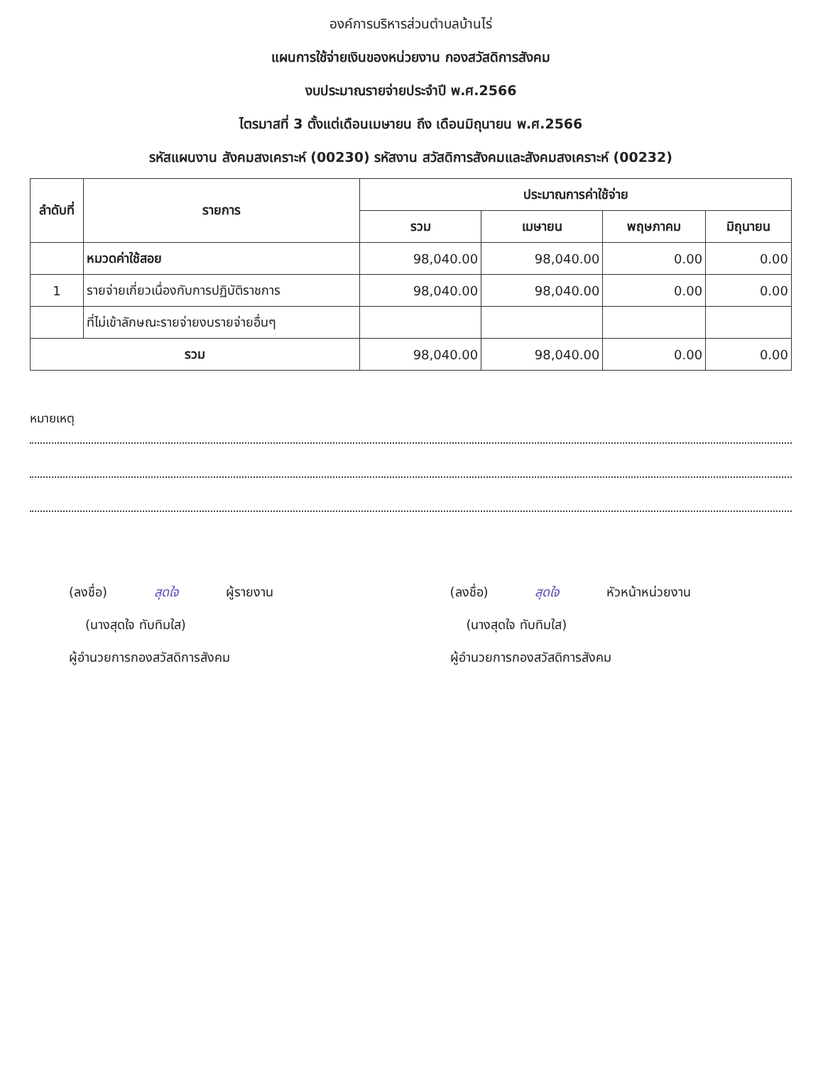องค์การบริหารส่วนตำบลบ้านไร่
แผนการใช้จ่ายเงินของหน่วยงาน กองสวัสดิการสังคม
งบประมาณรายจ่ายประจำปี พ.ศ.2566
ไตรมาสที่ 3 ตั้งแต่เดือนเมษายน ถึง เดือนมิถุนายน พ.ศ.2566
รหัสแผนงาน สังคมสงเคราะห์ (00230) รหัสงาน สวัสดิการสังคมและสังคมสงเคราะห์ (00232)
| ลำดับที่ | รายการ | ประมาณการค่าใช้จ่าย | | | |
| --- | --- | --- | --- | --- | --- |
| | | รวม | เมษายน | พฤษภาคม | มิถุนายน |
| | หมวดค่าใช้สอย | 98,040.00 | 98,040.00 | 0.00 | 0.00 |
| 1 | รายจ่ายเกี่ยวเนื่องกับการปฏิบัติราชการ | 98,040.00 | 98,040.00 | 0.00 | 0.00 |
| | ที่ไม่เข้าลักษณะรายจ่ายงบรายจ่ายอื่นๆ | | | | |
| รวม | | 98,040.00 | 98,040.00 | 0.00 | 0.00 |
หมายเหตุ
(ลงชื่อ) สุดใจ ผู้รายงาน
(นางสุดใจ ทับทิมใส)
ผู้อำนวยการกองสวัสดิการสังคม
(ลงชื่อ) สุดใจ หัวหน้าหน่วยงาน
(นางสุดใจ ทับทิมใส)
ผู้อำนวยการกองสวัสดิการสังคม